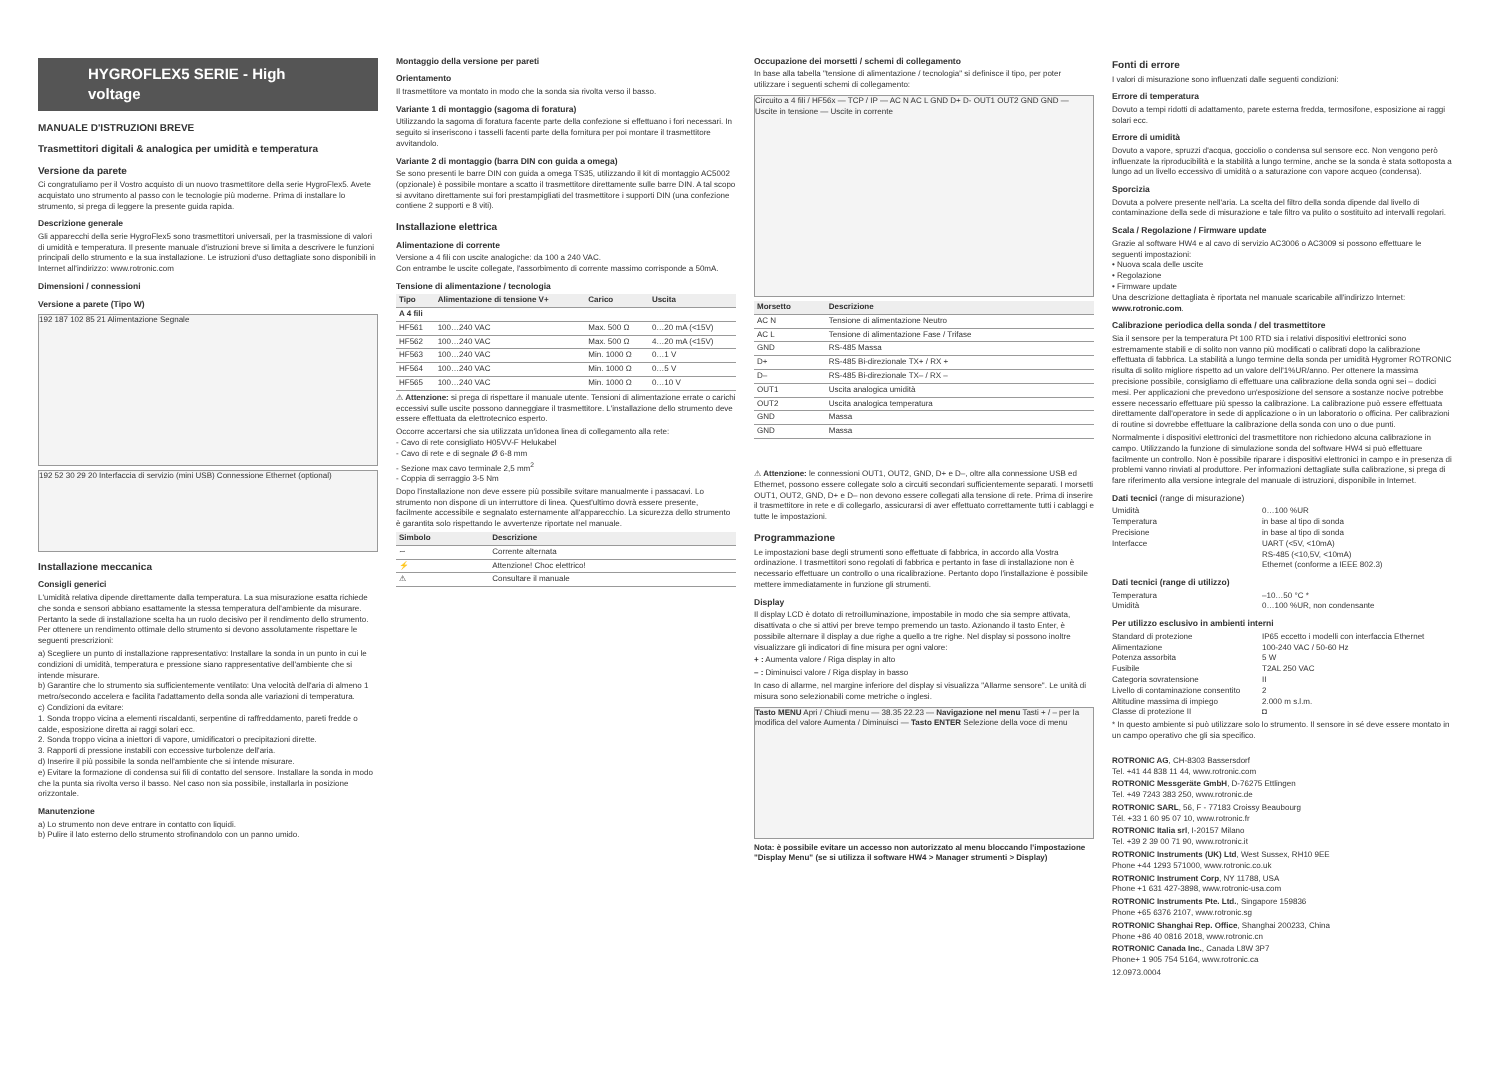HYGROFLEX5 SERIE - High voltage
MANUALE D'ISTRUZIONI BREVE
Trasmettitori digitali & analogica per umidità e temperatura
Versione da parete
Ci congratuliamo per il Vostro acquisto di un nuovo trasmettitore della serie HygroFlex5. Avete acquistato uno strumento al passo con le tecnologie più moderne. Prima di installare lo strumento, si prega di leggere la presente guida rapida.
Descrizione generale
Gli apparecchi della serie HygroFlex5 sono trasmettitori universali, per la trasmissione di valori di umidità e temperatura. Il presente manuale d'istruzioni breve si limita a descrivere le funzioni principali dello strumento e la sua installazione. Le istruzioni d'uso dettagliate sono disponibili in Internet all'indirizzo: www.rotronic.com
Dimensioni / connessioni
Versione a parete (Tipo W)
192 187 102 85 21 Alimentazione Segnale
192 52 30 29 20 Interfaccia di servizio (mini USB) Connessione Ethernet (optional)
Installazione meccanica
Consigli generici
L'umidità relativa dipende direttamente dalla temperatura. La sua misurazione esatta richiede che sonda e sensori abbiano esattamente la stessa temperatura dell'ambiente da misurare. Pertanto la sede di installazione scelta ha un ruolo decisivo per il rendimento dello strumento. Per ottenere un rendimento ottimale dello strumento si devono assolutamente rispettare le seguenti prescrizioni:
a) Scegliere un punto di installazione rappresentativo: Installare la sonda in un punto in cui le condizioni di umidità, temperatura e pressione siano rappresentative dell'ambiente che si intende misurare.
b) Garantire che lo strumento sia sufficientemente ventilato: Una velocità dell'aria di almeno 1 metro/secondo accelera e facilita l'adattamento della sonda alle variazioni di temperatura.
c) Condizioni da evitare:
1. Sonda troppo vicina a elementi riscaldanti, serpentine di raffreddamento, pareti fredde o calde, esposizione diretta ai raggi solari ecc.
2. Sonda troppo vicina a iniettori di vapore, umidificatori o precipitazioni dirette.
3. Rapporti di pressione instabili con eccessive turbolenze dell'aria.
d) Inserire il più possibile la sonda nell'ambiente che si intende misurare.
e) Evitare la formazione di condensa sui fili di contatto del sensore. Installare la sonda in modo che la punta sia rivolta verso il basso. Nel caso non sia possibile, installarla in posizione orizzontale.
Manutenzione
a) Lo strumento non deve entrare in contatto con liquidi.
b) Pulire il lato esterno dello strumento strofinandolo con un panno umido.
Montaggio della versione per pareti
Orientamento
Il trasmettitore va montato in modo che la sonda sia rivolta verso il basso.
Variante 1 di montaggio (sagoma di foratura)
Utilizzando la sagoma di foratura facente parte della confezione si effettuano i fori necessari. In seguito si inseriscono i tasselli facenti parte della fornitura per poi montare il trasmettitore avvitandolo.
Variante 2 di montaggio (barra DIN con guida a omega)
Se sono presenti le barre DIN con guida a omega TS35, utilizzando il kit di montaggio AC5002 (opzionale) è possibile montare a scatto il trasmettitore direttamente sulle barre DIN. A tal scopo si avvitano direttamente sui fori prestampigliati del trasmettitore i supporti DIN (una confezione contiene 2 supporti e 8 viti).
Installazione elettrica
Alimentazione di corrente
Versione a 4 fili con uscite analogiche: da 100 a 240 VAC.
Con entrambe le uscite collegate, l'assorbimento di corrente massimo corrisponde a 50mA.
Tensione di alimentazione / tecnologia
| Tipo | Alimentazione di tensione V+ | Carico | Uscita |
| --- | --- | --- | --- |
| A 4 fili | | | |
| HF561 | 100…240 VAC | Max. 500 Ω | 0…20 mA (<15V) |
| HF562 | 100…240 VAC | Max. 500 Ω | 4…20 mA (<15V) |
| HF563 | 100…240 VAC | Min. 1000 Ω | 0…1 V |
| HF564 | 100…240 VAC | Min. 1000 Ω | 0…5 V |
| HF565 | 100…240 VAC | Min. 1000 Ω | 0…10 V |
⚠ Attenzione: si prega di rispettare il manuale utente. Tensioni di alimentazione errate o carichi eccessivi sulle uscite possono danneggiare il trasmettitore. L'installazione dello strumento deve essere effettuata da elettrotecnico esperto.
Occorre accertarsi che sia utilizzata un'idonea linea di collegamento alla rete:
- Cavo di rete consigliato H05VV-F Helukabel
- Cavo di rete e di segnale Ø 6-8 mm
- Sezione max cavo terminale 2,5 mm<sup>2</sup>
- Coppia di serraggio 3-5 Nm
Dopo l'installazione non deve essere più possibile svitare manualmente i passacavi. Lo strumento non dispone di un interruttore di linea. Quest'ultimo dovrà essere presente, facilmente accessibile e segnalato esternamente all'apparecchio. La sicurezza dello strumento è garantita solo rispettando le avvertenze riportate nel manuale.
| Simbolo | Descrizione |
| --- | --- |
| ∼ | Corrente alternata |
| ⚡ | Attenzione! Choc elettrico! |
| ⚠ | Consultare il manuale |
Occupazione dei morsetti / schemi di collegamento
In base alla tabella "tensione di alimentazione / tecnologia" si definisce il tipo, per poter utilizzare i seguenti schemi di collegamento:
Circuito a 4 fili / HF56x — TCP / IP — AC N AC L GND D+ D- OUT1 OUT2 GND GND — Uscite in tensione — Uscite in corrente
| Morsetto | Descrizione |
| --- | --- |
| AC N | Tensione di alimentazione Neutro |
| AC L | Tensione di alimentazione Fase / Trifase |
| GND | RS-485 Massa |
| D+ | RS-485 Bi-direzionale TX+ / RX + |
| D– | RS-485 Bi-direzionale TX– / RX – |
| OUT1 | Uscita analogica umidità |
| OUT2 | Uscita analogica temperatura |
| GND | Massa |
| GND | Massa |
⚠ Attenzione: le connessioni OUT1, OUT2, GND, D+ e D–, oltre alla connessione USB ed Ethernet, possono essere collegate solo a circuiti secondari sufficientemente separati. I morsetti OUT1, OUT2, GND, D+ e D– non devono essere collegati alla tensione di rete. Prima di inserire il trasmettitore in rete e di collegarlo, assicurarsi di aver effettuato correttamente tutti i cablaggi e tutte le impostazioni.
Programmazione
Le impostazioni base degli strumenti sono effettuate di fabbrica, in accordo alla Vostra ordinazione. I trasmettitori sono regolati di fabbrica e pertanto in fase di installazione non è necessario effettuare un controllo o una ricalibrazione. Pertanto dopo l'installazione è possibile mettere immediatamente in funzione gli strumenti.
Display
Il display LCD è dotato di retroilluminazione, impostabile in modo che sia sempre attivata, disattivata o che si attivi per breve tempo premendo un tasto. Azionando il tasto Enter, è possibile alternare il display a due righe a quello a tre righe. Nel display si possono inoltre visualizzare gli indicatori di fine misura per ogni valore:
+ : Aumenta valore / Riga display in alto
– : Diminuisci valore / Riga display in basso
In caso di allarme, nel margine inferiore del display si visualizza "Allarme sensore". Le unità di misura sono selezionabili come metriche o inglesi.
Tasto MENU Apri / Chiudi menu — 38.35 22.23 — Navigazione nel menu Tasti + / – per la modifica del valore Aumenta / Diminuisci — Tasto ENTER Selezione della voce di menu
Nota: è possibile evitare un accesso non autorizzato al menu bloccando l'impostazione "Display Menu" (se si utilizza il software HW4 > Manager strumenti > Display)
Fonti di errore
I valori di misurazione sono influenzati dalle seguenti condizioni:
Errore di temperatura
Dovuto a tempi ridotti di adattamento, parete esterna fredda, termosifone, esposizione ai raggi solari ecc.
Errore di umidità
Dovuto a vapore, spruzzi d'acqua, gocciolio o condensa sul sensore ecc. Non vengono però influenzate la riproducibilità e la stabilità a lungo termine, anche se la sonda è stata sottoposta a lungo ad un livello eccessivo di umidità o a saturazione con vapore acqueo (condensa).
Sporcizia
Dovuta a polvere presente nell'aria. La scelta del filtro della sonda dipende dal livello di contaminazione della sede di misurazione e tale filtro va pulito o sostituito ad intervalli regolari.
Scala / Regolazione / Firmware update
Grazie al software HW4 e al cavo di servizio AC3006 o AC3009 si possono effettuare le seguenti impostazioni:
• Nuova scala delle uscite
• Regolazione
• Firmware update
Una descrizione dettagliata è riportata nel manuale scaricabile all'indirizzo Internet: www.rotronic.com.
Calibrazione periodica della sonda / del trasmettitore
Sia il sensore per la temperatura Pt 100 RTD sia i relativi dispositivi elettronici sono estremamente stabili e di solito non vanno più modificati o calibrati dopo la calibrazione effettuata di fabbrica. La stabilità a lungo termine della sonda per umidità Hygromer ROTRONIC risulta di solito migliore rispetto ad un valore dell'1%UR/anno. Per ottenere la massima precisione possibile, consigliamo di effettuare una calibrazione della sonda ogni sei – dodici mesi. Per applicazioni che prevedono un'esposizione del sensore a sostanze nocive potrebbe essere necessario effettuare più spesso la calibrazione. La calibrazione può essere effettuata direttamente dall'operatore in sede di applicazione o in un laboratorio o officina. Per calibrazioni di routine si dovrebbe effettuare la calibrazione della sonda con uno o due punti.
Normalmente i dispositivi elettronici del trasmettitore non richiedono alcuna calibrazione in campo. Utilizzando la funzione di simulazione sonda del software HW4 si può effettuare facilmente un controllo. Non è possibile riparare i dispositivi elettronici in campo e in presenza di problemi vanno rinviati al produttore. Per informazioni dettagliate sulla calibrazione, si prega di fare riferimento alla versione integrale del manuale di istruzioni, disponibile in Internet.
Dati tecnici (range di misurazione)
Umidità 0…100 %UR Temperatura in base al tipo di sonda Precisione in base al tipo di sonda Interfacce UART (<5V, <10mA)
RS-485 (<10,5V, <10mA)
Ethernet (conforme a IEEE 802.3)
Dati tecnici (range di utilizzo)
Temperatura –10…50 °C * Umidità 0…100 %UR, non condensante
Per utilizzo esclusivo in ambienti interni
Standard di protezione IP65 eccetto i modelli con interfaccia Ethernet Alimentazione 100-240 VAC / 50-60 Hz Potenza assorbita 5 W Fusibile T2AL 250 VAC Categoria sovratensione II Livello di contaminazione consentito 2 Altitudine massima di impiego 2.000 m s.l.m. Classe di protezione II ◘
* In questo ambiente si può utilizzare solo lo strumento. Il sensore in sé deve essere montato in un campo operativo che gli sia specifico.
ROTRONIC AG, CH-8303 Bassersdorf
Tel. +41 44 838 11 44, www.rotronic.com
ROTRONIC Messgeräte GmbH, D-76275 Ettlingen
Tel. +49 7243 383 250, www.rotronic.de
ROTRONIC SARL, 56, F - 77183 Croissy Beaubourg
Tél. +33 1 60 95 07 10, www.rotronic.fr
ROTRONIC Italia srl, I-20157 Milano
Tel. +39 2 39 00 71 90, www.rotronic.it
ROTRONIC Instruments (UK) Ltd, West Sussex, RH10 9EE
Phone +44 1293 571000, www.rotronic.co.uk
ROTRONIC Instrument Corp, NY 11788, USA
Phone +1 631 427-3898, www.rotronic-usa.com
ROTRONIC Instruments Pte. Ltd., Singapore 159836
Phone +65 6376 2107, www.rotronic.sg
ROTRONIC Shanghai Rep. Office, Shanghai 200233, China
Phone +86 40 0816 2018, www.rotronic.cn
ROTRONIC Canada Inc., Canada L8W 3P7
Phone+ 1 905 754 5164, www.rotronic.ca
12.0973.0004